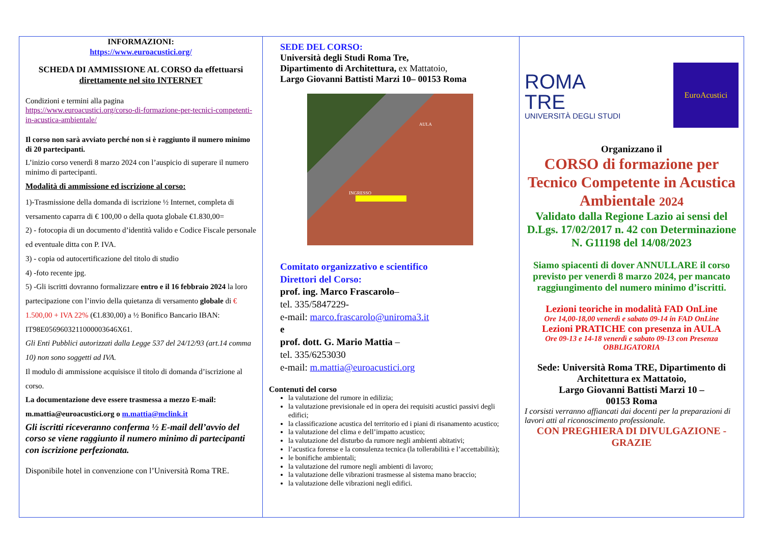INFORMAZIONI:
https://www.euroacustici.org/
SCHEDA DI AMMISSIONE AL CORSO da effettuarsi direttamente nel sito INTERNET
Condizioni e termini alla pagina
https://www.euroacustici.org/corso-di-formazione-per-tecnici-competenti-in-acustica-ambientale/
Il corso non sarà avviato perché non si è raggiunto il numero minimo di 20 partecipanti.
L’inizio corso venerdì 8 marzo 2024 con l’auspicio di superare il numero minimo di partecipanti.
Modalità di ammissione ed iscrizione al corso:
1)-Trasmissione della domanda di iscrizione ½ Internet, completa di versamento caparra di € 100,00 o della quota globale €1.830,00=
2) - fotocopia di un documento d’identità valido e Codice Fiscale personale ed eventuale ditta con P. IVA.
3) - copia od autocertificazione del titolo di studio
4) -foto recente jpg.
5) -Gli iscritti dovranno formalizzare entro e il 16 febbraio 2024 la loro partecipazione con l’invio della quietanza di versamento globale di € 1.500,00 + IVA 22% (€1.830,00) a ½ Bonifico Bancario IBAN: IT98E0569603211000003646X61.
Gli Enti Pubblici autorizzati dalla Legge 537 del 24/12/93 (art.14 comma 10) non sono soggetti ad IVA.
Il modulo di ammissione acquisisce il titolo di domanda d’iscrizione al corso.
La documentazione deve essere trasmessa a mezzo E-mail:
m.mattia@euroacustici.org o m.mattia@mclink.it
Gli iscritti riceveranno conferma ½ E-mail dell’avvio del corso se viene raggiunto il numero minimo di partecipanti con iscrizione perfezionata.
Disponibile hotel in convenzione con l’Università Roma TRE.
SEDE DEL CORSO:
Università degli Studi Roma Tre,
Dipartimento di Architettura, ex Mattatoio,
Largo Giovanni Battisti Marzi 10– 00153 Roma
AULA
INGRESSO
Comitato organizzativo e scientifico
Direttori del Corso:
prof. ing. Marco Frascarolo–
tel. 335/5847229-
e-mail: marco.frascarolo@uniroma3.it
e
prof. dott. G. Mario Mattia –
tel. 335/6253030
e-mail: m.mattia@euroacustici.org
Contenuti del corso
la valutazione del rumore in edilizia;
la valutazione previsionale ed in opera dei requisiti acustici passivi degli edifici;
la classificazione acustica del territorio ed i piani di risanamento acustico;
la valutazione del clima e dell’impatto acustico;
la valutazione del disturbo da rumore negli ambienti abitativi;
l’acustica forense e la consulenza tecnica (la tollerabilità e l’accettabilità);
le bonifiche ambientali;
la valutazione del rumore negli ambienti di lavoro;
la valutazione delle vibrazioni trasmesse al sistema mano braccio;
la valutazione delle vibrazioni negli edifici.
ROMA
TRE
UNIVERSITÀ DEGLI STUDI
EuroAcustici
Organizzano il
CORSO di formazione per Tecnico Competente in Acustica Ambientale 2024
Validato dalla Regione Lazio ai sensi del D.Lgs. 17/02/2017 n. 42 con Determinazione N. G11198 del 14/08/2023
Siamo spiacenti di dover ANNULLARE il corso previsto per venerdì 8 marzo 2024, per mancato raggiungimento del numero minimo d’iscritti.
Lezioni teoriche in modalità FAD OnLine
Ore 14,00-18,00 venerdì e sabato 09-14 in FAD OnLine
Lezioni PRATICHE con presenza in AULA
Ore 09-13 e 14-18 venerdì e sabato 09-13 con Presenza OBBLIGATORIA
Sede: Università Roma TRE, Dipartimento di Architettura ex Mattatoio,
Largo Giovanni Battisti Marzi 10 –
00153 Roma
I corsisti verranno affiancati dai docenti per la preparazioni di lavori atti al riconoscimento professionale.
CON PREGHIERA DI DIVULGAZIONE - GRAZIE